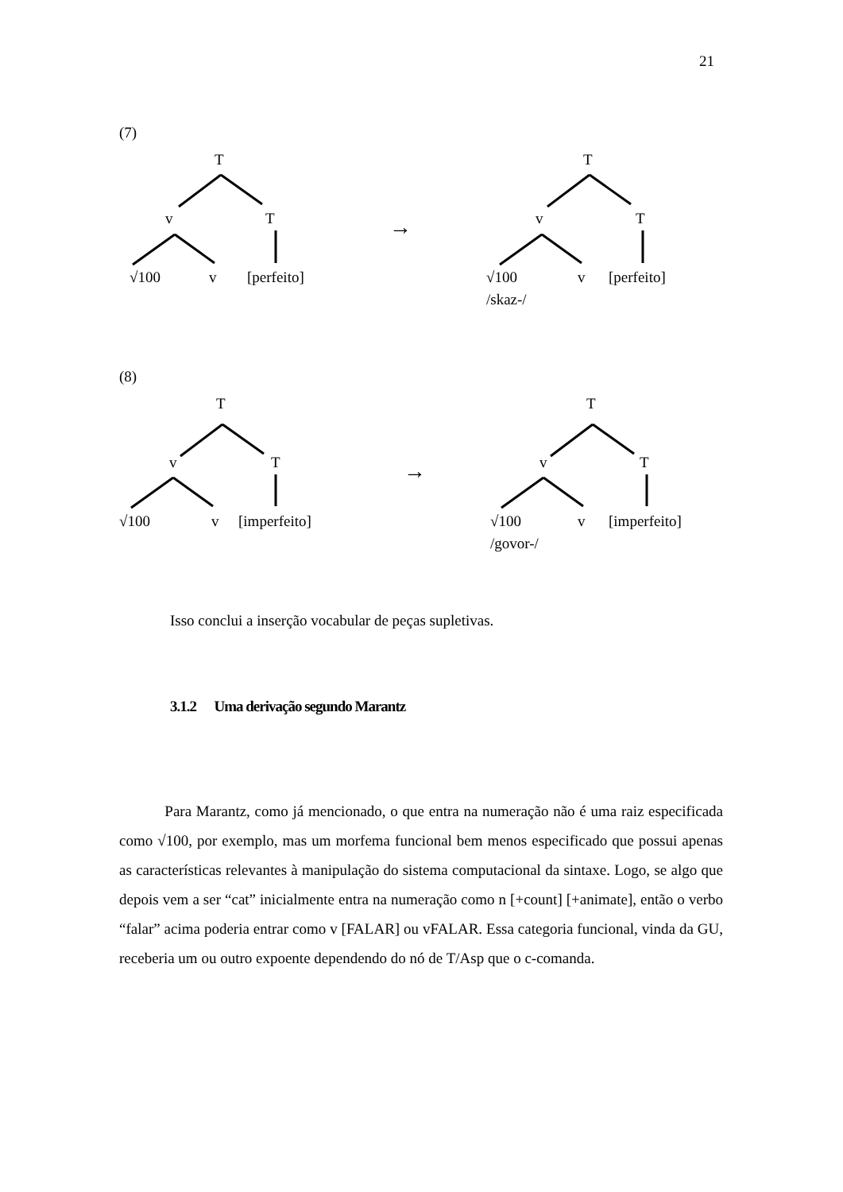21
(7)
T
v T
√100 v [perfeito]
→
T
v T
√100 v [perfeito]
/skaz-/
(8)
T
v T
√100 v [imperfeito]
→
T
v T
√100 v [imperfeito]
/govor-/
Isso conclui a inserção vocabular de peças supletivas.
3.1.2 Uma derivação segundo Marantz
Para Marantz, como já mencionado, o que entra na numeração não é uma raiz especificada como √100, por exemplo, mas um morfema funcional bem menos especificado que possui apenas as características relevantes à manipulação do sistema computacional da sintaxe. Logo, se algo que depois vem a ser “cat” inicialmente entra na numeração como n [+count] [+animate], então o verbo “falar” acima poderia entrar como v [FALAR] ou vFALAR. Essa categoria funcional, vinda da GU, receberia um ou outro expoente dependendo do nó de T/Asp que o c-comanda.